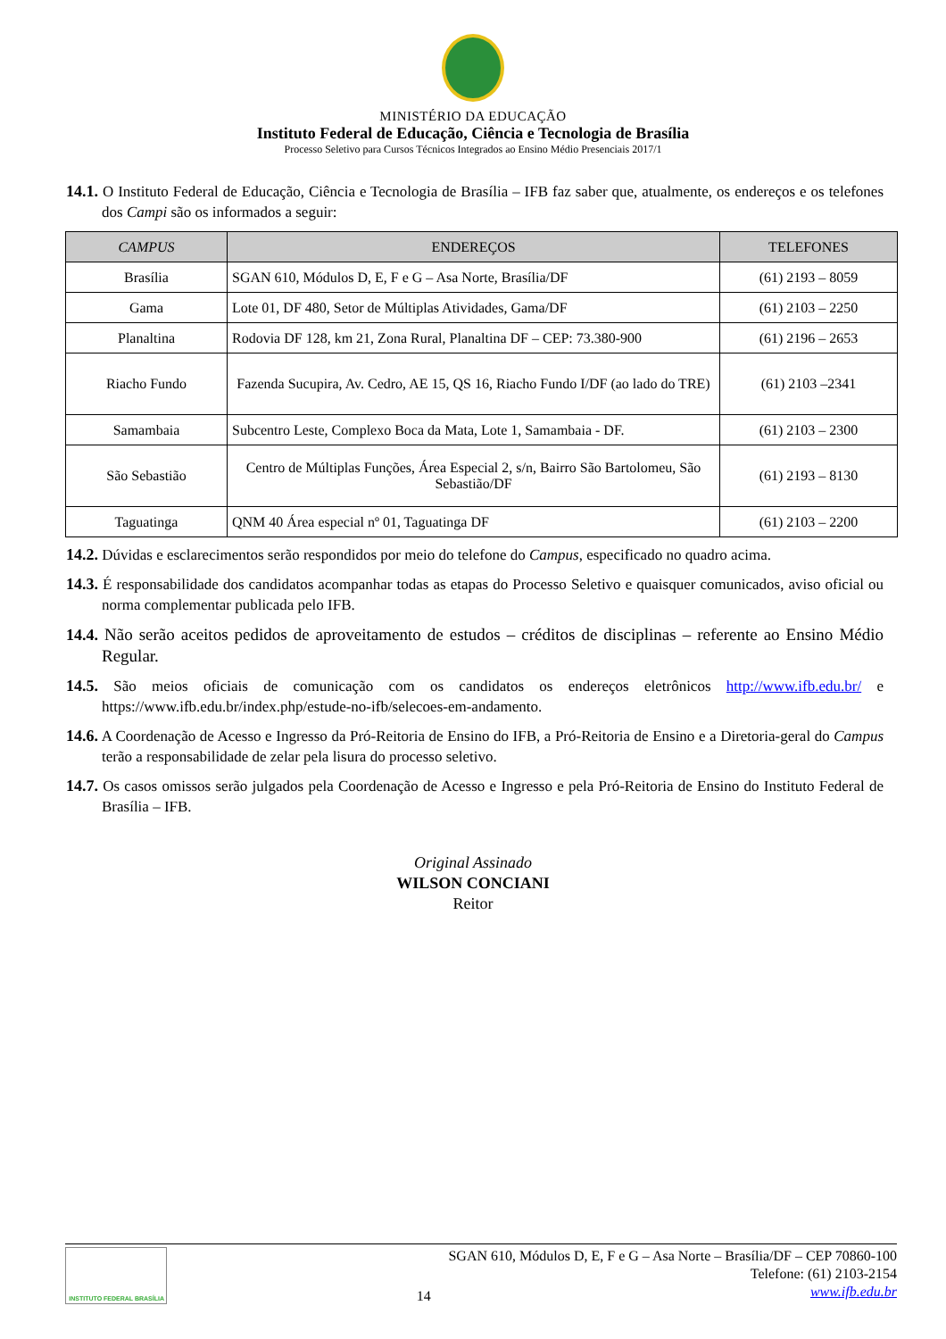MINISTÉRIO DA EDUCAÇÃO
Instituto Federal de Educação, Ciência e Tecnologia de Brasília
Processo Seletivo para Cursos Técnicos Integrados ao Ensino Médio Presenciais 2017/1
14.1. O Instituto Federal de Educação, Ciência e Tecnologia de Brasília – IFB faz saber que, atualmente, os endereços e os telefones dos Campi são os informados a seguir:
| CAMPUS | ENDEREÇOS | TELEFONES |
| --- | --- | --- |
| Brasília | SGAN 610, Módulos D, E, F e G – Asa Norte, Brasília/DF | (61) 2193 – 8059 |
| Gama | Lote 01, DF 480, Setor de Múltiplas Atividades, Gama/DF | (61) 2103 – 2250 |
| Planaltina | Rodovia DF 128, km 21, Zona Rural, Planaltina DF – CEP: 73.380-900 | (61) 2196 – 2653 |
| Riacho Fundo | Fazenda Sucupira, Av. Cedro, AE 15, QS 16, Riacho Fundo I/DF (ao lado do TRE) | (61) 2103 –2341 |
| Samambaia | Subcentro Leste, Complexo Boca da Mata, Lote 1, Samambaia - DF. | (61) 2103 – 2300 |
| São Sebastião | Centro de Múltiplas Funções, Área Especial 2, s/n, Bairro São Bartolomeu, São Sebastião/DF | (61) 2193 – 8130 |
| Taguatinga | QNM 40 Área especial nº 01, Taguatinga DF | (61) 2103 – 2200 |
14.2. Dúvidas e esclarecimentos serão respondidos por meio do telefone do Campus, especificado no quadro acima.
14.3. É responsabilidade dos candidatos acompanhar todas as etapas do Processo Seletivo e quaisquer comunicados, aviso oficial ou norma complementar publicada pelo IFB.
14.4. Não serão aceitos pedidos de aproveitamento de estudos – créditos de disciplinas – referente ao Ensino Médio Regular.
14.5. São meios oficiais de comunicação com os candidatos os endereços eletrônicos http://www.ifb.edu.br/ e https://www.ifb.edu.br/index.php/estude-no-ifb/selecoes-em-andamento.
14.6. A Coordenação de Acesso e Ingresso da Pró-Reitoria de Ensino do IFB, a Pró-Reitoria de Ensino e a Diretoria-geral do Campus terão a responsabilidade de zelar pela lisura do processo seletivo.
14.7. Os casos omissos serão julgados pela Coordenação de Acesso e Ingresso e pela Pró-Reitoria de Ensino do Instituto Federal de Brasília – IFB.
Original Assinado
WILSON CONCIANI
Reitor
INSTITUTO FEDERAL BRASÍLIA
14
SGAN 610, Módulos D, E, F e G – Asa Norte – Brasília/DF – CEP 70860-100
Telefone: (61) 2103-2154
www.ifb.edu.br